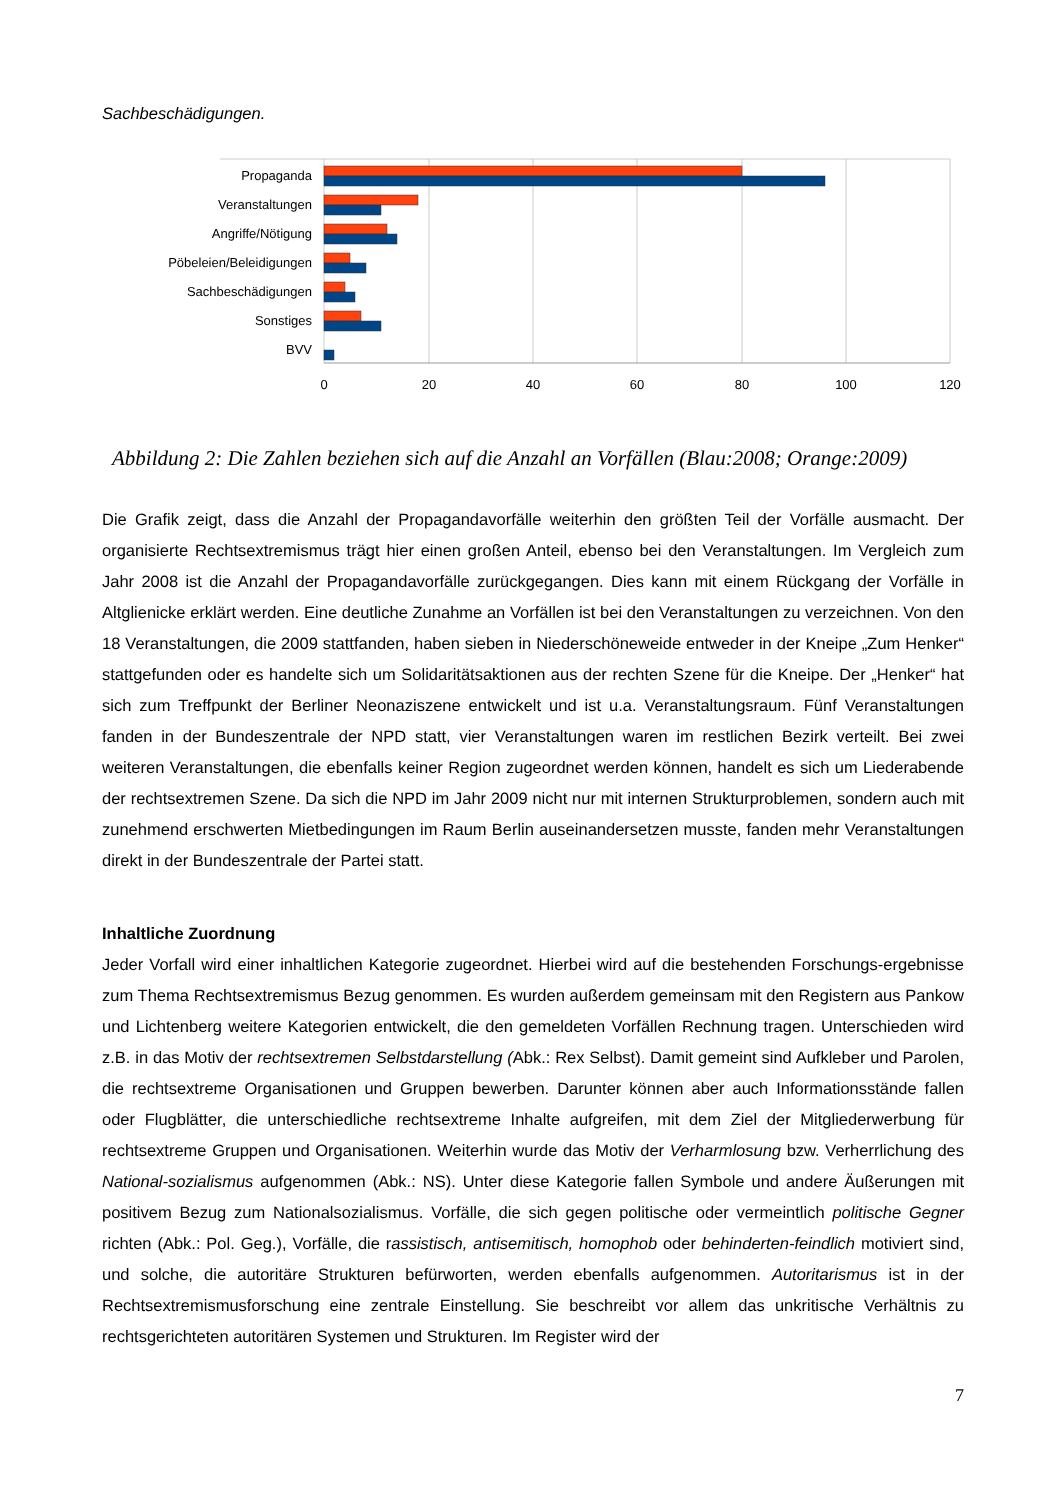Sachbeschädigungen.
Propaganda
Veranstaltungen
Angriffe/Nötigung
Pöbeleien/Beleidigungen
Sachbeschädigungen
Sonstiges
BVV
0
20
40
60
80
100
120
Abbildung 2: Die Zahlen beziehen sich auf die Anzahl an Vorfällen (Blau:2008; Orange:2009)
Die Grafik zeigt, dass die Anzahl der Propagandavorfälle weiterhin den größten Teil der Vorfälle ausmacht. Der organisierte Rechtsextremismus trägt hier einen großen Anteil, ebenso bei den Veranstaltungen. Im Vergleich zum Jahr 2008 ist die Anzahl der Propagandavorfälle zurückgegangen. Dies kann mit einem Rückgang der Vorfälle in Altglienicke erklärt werden. Eine deutliche Zunahme an Vorfällen ist bei den Veranstaltungen zu verzeichnen. Von den 18 Veranstaltungen, die 2009 stattfanden, haben sieben in Niederschöneweide entweder in der Kneipe „Zum Henker“ stattgefunden oder es handelte sich um Solidaritätsaktionen aus der rechten Szene für die Kneipe. Der „Henker“ hat sich zum Treffpunkt der Berliner Neonaziszene entwickelt und ist u.a. Veranstaltungsraum. Fünf Veranstaltungen fanden in der Bundeszentrale der NPD statt, vier Veranstaltungen waren im restlichen Bezirk verteilt. Bei zwei weiteren Veranstaltungen, die ebenfalls keiner Region zugeordnet werden können, handelt es sich um Liederabende der rechtsextremen Szene. Da sich die NPD im Jahr 2009 nicht nur mit internen Strukturproblemen, sondern auch mit zunehmend erschwerten Mietbedingungen im Raum Berlin auseinandersetzen musste, fanden mehr Veranstaltungen direkt in der Bundeszentrale der Partei statt.
Inhaltliche Zuordnung
Jeder Vorfall wird einer inhaltlichen Kategorie zugeordnet. Hierbei wird auf die bestehenden Forschungs-ergebnisse zum Thema Rechtsextremismus Bezug genommen. Es wurden außerdem gemeinsam mit den Registern aus Pankow und Lichtenberg weitere Kategorien entwickelt, die den gemeldeten Vorfällen Rechnung tragen. Unterschieden wird z.B. in das Motiv der rechtsextremen Selbstdarstellung (Abk.: Rex Selbst). Damit gemeint sind Aufkleber und Parolen, die rechtsextreme Organisationen und Gruppen bewerben. Darunter können aber auch Informationsstände fallen oder Flugblätter, die unterschiedliche rechtsextreme Inhalte aufgreifen, mit dem Ziel der Mitgliederwerbung für rechtsextreme Gruppen und Organisationen. Weiterhin wurde das Motiv der Verharmlosung bzw. Verherrlichung des National-sozialismus aufgenommen (Abk.: NS). Unter diese Kategorie fallen Symbole und andere Äußerungen mit positivem Bezug zum Nationalsozialismus. Vorfälle, die sich gegen politische oder vermeintlich politische Gegner richten (Abk.: Pol. Geg.), Vorfälle, die rassistisch, antisemitisch, homophob oder behinderten-feindlich motiviert sind, und solche, die autoritäre Strukturen befürworten, werden ebenfalls aufgenommen. Autoritarismus ist in der Rechtsextremismusforschung eine zentrale Einstellung. Sie beschreibt vor allem das unkritische Verhältnis zu rechtsgerichteten autoritären Systemen und Strukturen. Im Register wird der
7